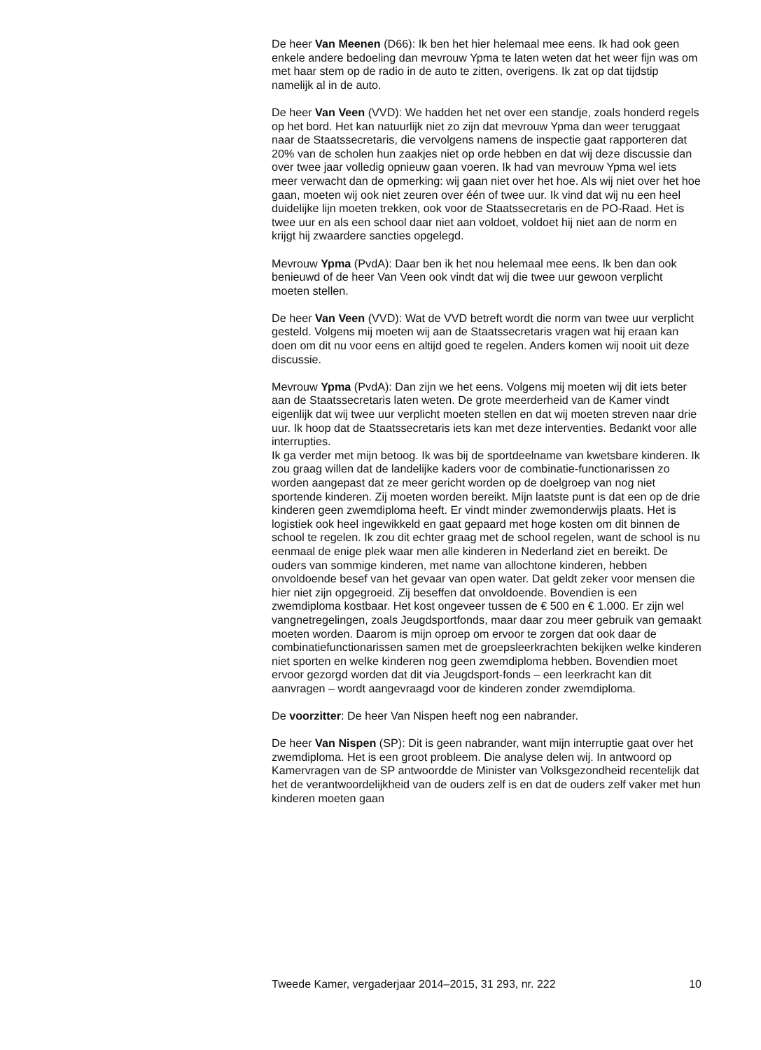De heer Van Meenen (D66): Ik ben het hier helemaal mee eens. Ik had ook geen enkele andere bedoeling dan mevrouw Ypma te laten weten dat het weer fijn was om met haar stem op de radio in de auto te zitten, overigens. Ik zat op dat tijdstip namelijk al in de auto.
De heer Van Veen (VVD): We hadden het net over een standje, zoals honderd regels op het bord. Het kan natuurlijk niet zo zijn dat mevrouw Ypma dan weer teruggaat naar de Staatssecretaris, die vervolgens namens de inspectie gaat rapporteren dat 20% van de scholen hun zaakjes niet op orde hebben en dat wij deze discussie dan over twee jaar volledig opnieuw gaan voeren. Ik had van mevrouw Ypma wel iets meer verwacht dan de opmerking: wij gaan niet over het hoe. Als wij niet over het hoe gaan, moeten wij ook niet zeuren over één of twee uur. Ik vind dat wij nu een heel duidelijke lijn moeten trekken, ook voor de Staatssecretaris en de PO-Raad. Het is twee uur en als een school daar niet aan voldoet, voldoet hij niet aan de norm en krijgt hij zwaardere sancties opgelegd.
Mevrouw Ypma (PvdA): Daar ben ik het nou helemaal mee eens. Ik ben dan ook benieuwd of de heer Van Veen ook vindt dat wij die twee uur gewoon verplicht moeten stellen.
De heer Van Veen (VVD): Wat de VVD betreft wordt die norm van twee uur verplicht gesteld. Volgens mij moeten wij aan de Staatssecretaris vragen wat hij eraan kan doen om dit nu voor eens en altijd goed te regelen. Anders komen wij nooit uit deze discussie.
Mevrouw Ypma (PvdA): Dan zijn we het eens. Volgens mij moeten wij dit iets beter aan de Staatssecretaris laten weten. De grote meerderheid van de Kamer vindt eigenlijk dat wij twee uur verplicht moeten stellen en dat wij moeten streven naar drie uur. Ik hoop dat de Staatssecretaris iets kan met deze interventies. Bedankt voor alle interrupties.
Ik ga verder met mijn betoog. Ik was bij de sportdeelname van kwetsbare kinderen. Ik zou graag willen dat de landelijke kaders voor de combinatie-functionarissen zo worden aangepast dat ze meer gericht worden op de doelgroep van nog niet sportende kinderen. Zij moeten worden bereikt. Mijn laatste punt is dat een op de drie kinderen geen zwemdiploma heeft. Er vindt minder zwemonderwijs plaats. Het is logistiek ook heel ingewikkeld en gaat gepaard met hoge kosten om dit binnen de school te regelen. Ik zou dit echter graag met de school regelen, want de school is nu eenmaal de enige plek waar men alle kinderen in Nederland ziet en bereikt. De ouders van sommige kinderen, met name van allochtone kinderen, hebben onvoldoende besef van het gevaar van open water. Dat geldt zeker voor mensen die hier niet zijn opgegroeid. Zij beseffen dat onvoldoende. Bovendien is een zwemdiploma kostbaar. Het kost ongeveer tussen de € 500 en € 1.000. Er zijn wel vangnetregelingen, zoals Jeugdsportfonds, maar daar zou meer gebruik van gemaakt moeten worden. Daarom is mijn oproep om ervoor te zorgen dat ook daar de combinatiefunctionarissen samen met de groepsleerkrachten bekijken welke kinderen niet sporten en welke kinderen nog geen zwemdiploma hebben. Bovendien moet ervoor gezorgd worden dat dit via Jeugdsport-fonds – een leerkracht kan dit aanvragen – wordt aangevraagd voor de kinderen zonder zwemdiploma.
De voorzitter: De heer Van Nispen heeft nog een nabrander.
De heer Van Nispen (SP): Dit is geen nabrander, want mijn interruptie gaat over het zwemdiploma. Het is een groot probleem. Die analyse delen wij. In antwoord op Kamervragen van de SP antwoordde de Minister van Volksgezondheid recentelijk dat het de verantwoordelijkheid van de ouders zelf is en dat de ouders zelf vaker met hun kinderen moeten gaan
Tweede Kamer, vergaderjaar 2014–2015, 31 293, nr. 222 10